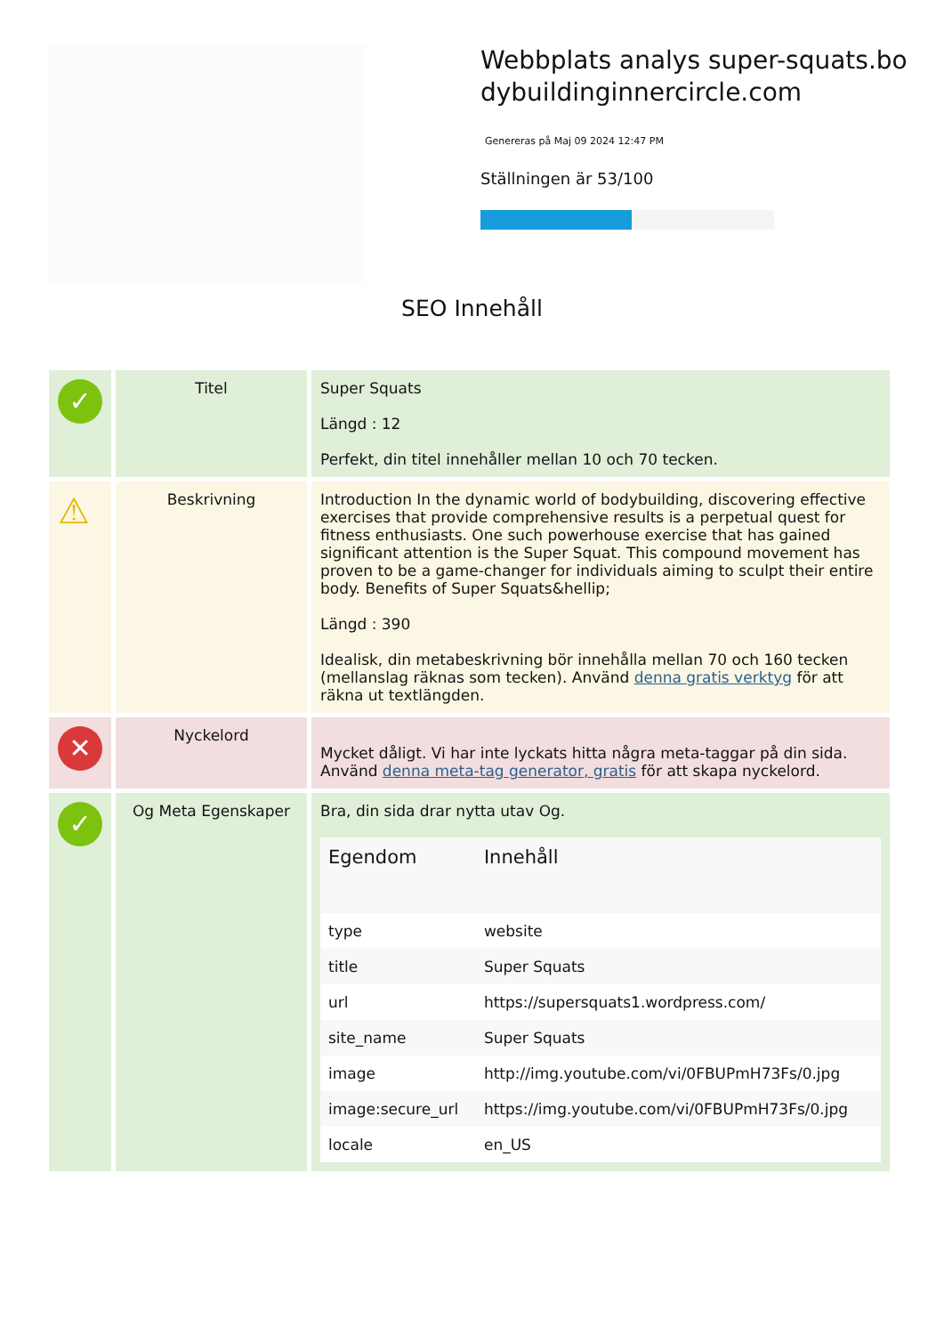Webbplats analys super-squats.bodybuildinginnercircle.com
Genereras på Maj 09 2024 12:47 PM
Ställningen är 53/100
SEO Innehåll
| ✓ | Titel | Super Squats Längd : 12 Perfekt, din titel innehåller mellan 10 och 70 tecken. |
| ⚠ | Beskrivning | Introduction In the dynamic world of bodybuilding, discovering effective exercises that provide comprehensive results is a perpetual quest for fitness enthusiasts. One such powerhouse exercise that has gained significant attention is the Super Squat. This compound movement has proven to be a game-changer for individuals aiming to sculpt their entire body. Benefits of Super Squats&hellip; Längd : 390 Idealisk, din metabeskrivning bör innehålla mellan 70 och 160 tecken (mellanslag räknas som tecken). Använd denna gratis verktyg för att räkna ut textlängden. |
| ✕ | Nyckelord | Mycket dåligt. Vi har inte lyckats hitta några meta-taggar på din sida. Använd denna meta-tag generator, gratis för att skapa nyckelord. |
| ✓ | Og Meta Egenskaper | Bra, din sida drar nytta utav Og. / Egendom / Innehåll / / --- / --- / / type / website / / title / Super Squats / / url / https://supersquats1.wordpress.com/ / / site_name / Super Squats / / image / http://img.youtube.com/vi/0FBUPmH73Fs/0.jpg / / image:secure_url / https://img.youtube.com/vi/0FBUPmH73Fs/0.jpg / / locale / en_US / |